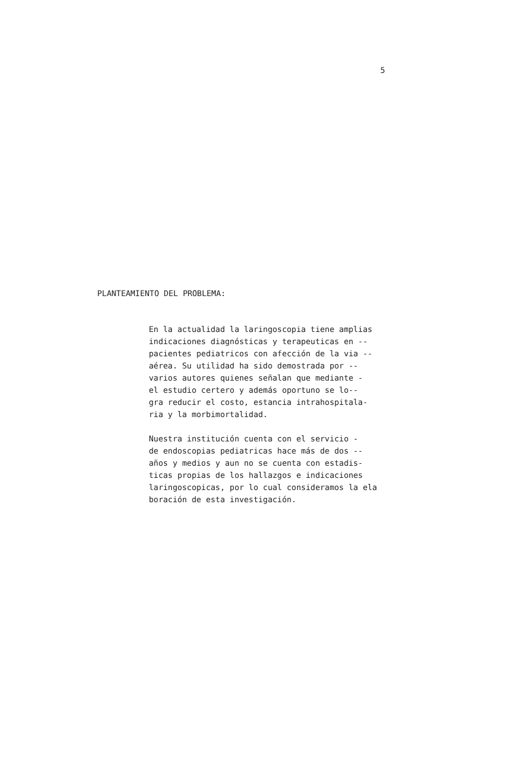5
PLANTEAMIENTO DEL PROBLEMA:
En la actualidad la laringoscopia tiene amplias indicaciones diagnósticas y terapeuticas en -- pacientes pediatricos con afección de la via -- aérea. Su utilidad ha sido demostrada por -- varios autores quienes señalan que mediante - el estudio certero y además oportuno se lo-- gra reducir el costo, estancia intrahospitala- ria y la morbimortalidad.
Nuestra institución cuenta con el servicio - de endoscopias pediatricas hace más de dos -- años y medios y aun no se cuenta con estadis- ticas propias de los hallazgos e indicaciones laringoscopicas, por lo cual consideramos la ela boración de esta investigación.